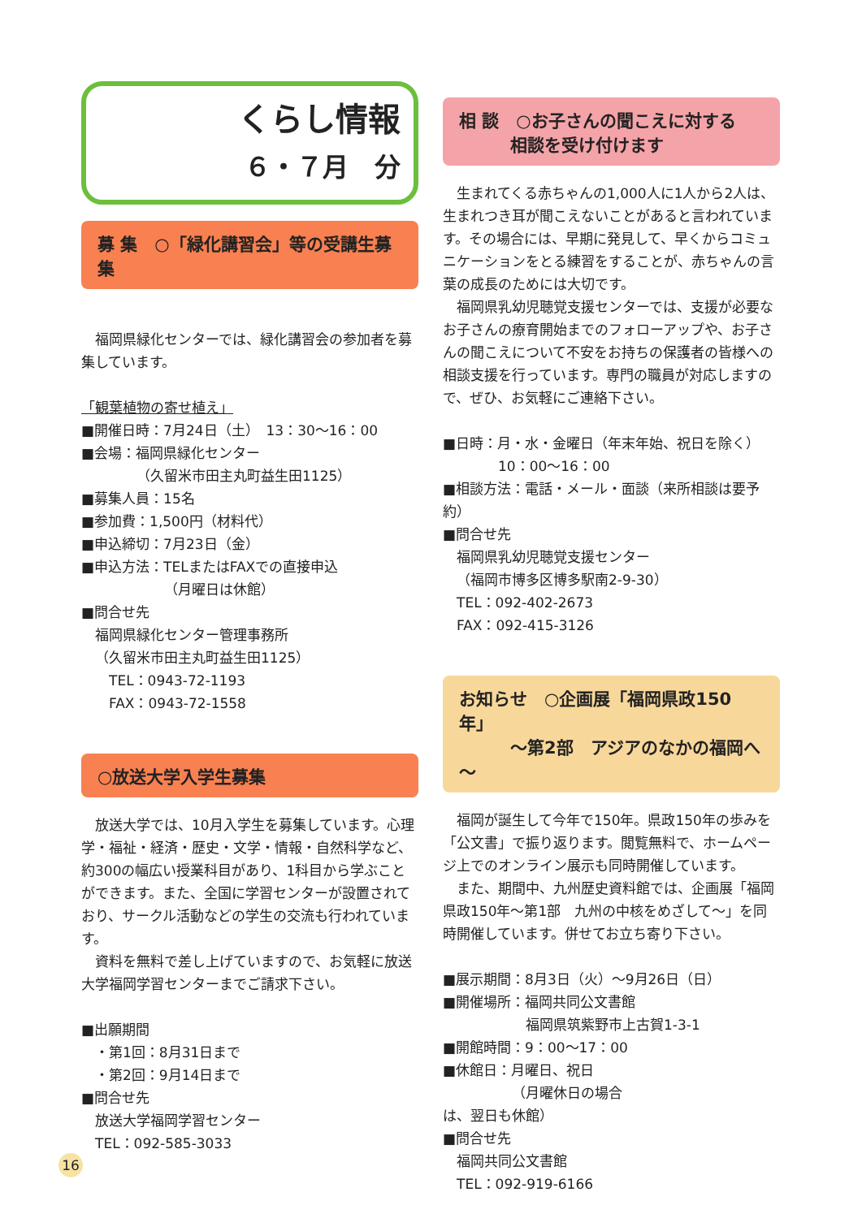くらし情報
６・７月　分
募 集　○「緑化講習会」等の受講生募集
福岡県緑化センターでは、緑化講習会の参加者を募集しています。
「観葉植物の寄せ植え」
■開催日時：7月24日（土）　13：30～16：00
■会場：福岡県緑化センター
（久留米市田主丸町益生田1125）
■募集人員：15名
■参加費：1,500円（材料代）
■申込締切：7月23日（金）
■申込方法：TELまたはFAXでの直接申込
（月曜日は休館）
■問合せ先
福岡県緑化センター管理事務所
（久留米市田主丸町益生田1125）
TEL：0943-72-1193
FAX：0943-72-1558
○放送大学入学生募集
放送大学では、10月入学生を募集しています。心理学・福祉・経済・歴史・文学・情報・自然科学など、約300の幅広い授業科目があり、1科目から学ぶことができます。また、全国に学習センターが設置されており、サークル活動などの学生の交流も行われています。
資料を無料で差し上げていますので、お気軽に放送大学福岡学習センターまでご請求下さい。
■出願期間
・第1回：8月31日まで
・第2回：9月14日まで
■問合せ先
放送大学福岡学習センター
TEL：092-585-3033
相 談　○お子さんの聞こえに対する
　　　相談を受け付けます
生まれてくる赤ちゃんの1,000人に1人から2人は、生まれつき耳が聞こえないことがあると言われています。その場合には、早期に発見して、早くからコミュニケーションをとる練習をすることが、赤ちゃんの言葉の成長のためには大切です。
福岡県乳幼児聴覚支援センターでは、支援が必要なお子さんの療育開始までのフォローアップや、お子さんの聞こえについて不安をお持ちの保護者の皆様への相談支援を行っています。専門の職員が対応しますので、ぜひ、お気軽にご連絡下さい。
■日時：月・水・金曜日（年末年始、祝日を除く）
10：00～16：00
■相談方法：電話・メール・面談（来所相談は要予約）
■問合せ先
福岡県乳幼児聴覚支援センター
（福岡市博多区博多駅南2-9-30）
TEL：092-402-2673
FAX：092-415-3126
お知らせ　○企画展「福岡県政150年」
　　　～第2部　アジアのなかの福岡へ～
福岡が誕生して今年で150年。県政150年の歩みを「公文書」で振り返ります。閲覧無料で、ホームページ上でのオンライン展示も同時開催しています。
また、期間中、九州歴史資料館では、企画展「福岡県政150年～第1部　九州の中核をめざして～」を同時開催しています。併せてお立ち寄り下さい。
■展示期間：8月3日（火）～9月26日（日）
■開催場所：福岡共同公文書館
福岡県筑紫野市上古賀1-3-1
■開館時間：9：00～17：00
■休館日：月曜日、祝日
（月曜休日の場合
は、翌日も休館）
■問合せ先
福岡共同公文書館
TEL：092-919-6166
16